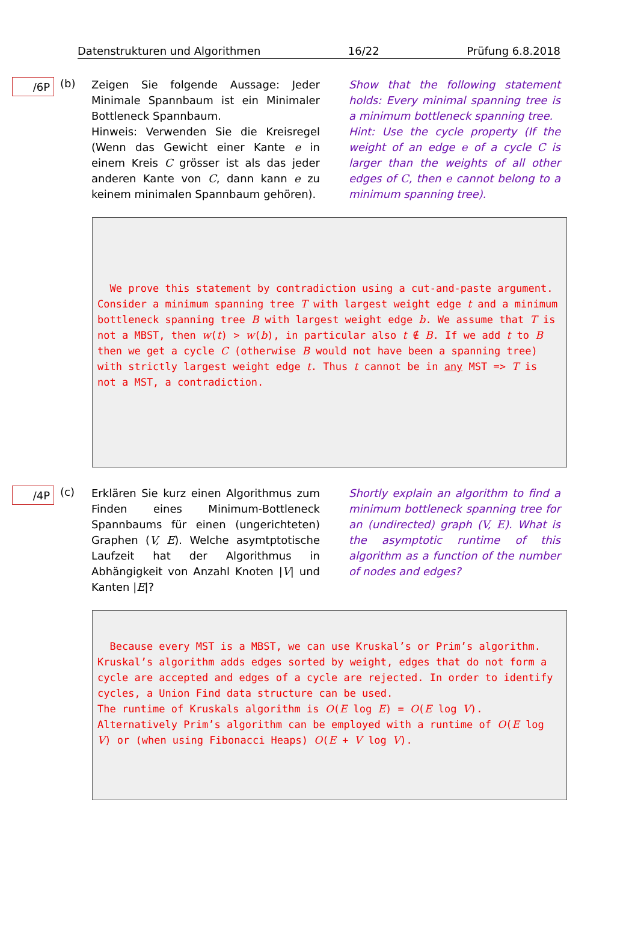Datenstrukturen und Algorithmen 16/22 Prüfung 6.8.2018
/6P
(b)
Zeigen Sie folgende Aussage: Jeder Minimale Spannbaum ist ein Minimaler Bottleneck Spannbaum.
Hinweis: Verwenden Sie die Kreisregel (Wenn das Gewicht einer Kante e in einem Kreis C grösser ist als das jeder anderen Kante von C, dann kann e zu keinem minimalen Spannbaum gehören).
Show that the following statement holds: Every minimal spanning tree is a minimum bottleneck spanning tree.
Hint: Use the cycle property (If the weight of an edge e of a cycle C is larger than the weights of all other edges of C, then e cannot belong to a minimum spanning tree).
We prove this statement by contradiction using a cut-and-paste argument.
Consider a minimum spanning tree T with largest weight edge t and a minimum bottleneck spanning tree B with largest weight edge b. We assume that T is not a MBST, then w(t) > w(b), in particular also t ∉ B. If we add t to B then we get a cycle C (otherwise B would not have been a spanning tree) with strictly largest weight edge t. Thus t cannot be in any MST => T is not a MST, a contradiction.
/4P
(c)
Erklären Sie kurz einen Algorithmus zum Finden eines Minimum-Bottleneck Spannbaums für einen (ungerichteten) Graphen (V, E). Welche asymtptotische Laufzeit hat der Algorithmus in Abhängigkeit von Anzahl Knoten |V| und Kanten |E|?
Shortly explain an algorithm to find a minimum bottleneck spanning tree for an (undirected) graph (V, E). What is the asymptotic runtime of this algorithm as a function of the number of nodes and edges?
Because every MST is a MBST, we can use Kruskal’s or Prim’s algorithm.
Kruskal’s algorithm adds edges sorted by weight, edges that do not form a cycle are accepted and edges of a cycle are rejected. In order to identify cycles, a Union Find data structure can be used.
The runtime of Kruskals algorithm is O(E log E) = O(E log V).
Alternatively Prim’s algorithm can be employed with a runtime of O(E log V) or (when using Fibonacci Heaps) O(E + V log V).